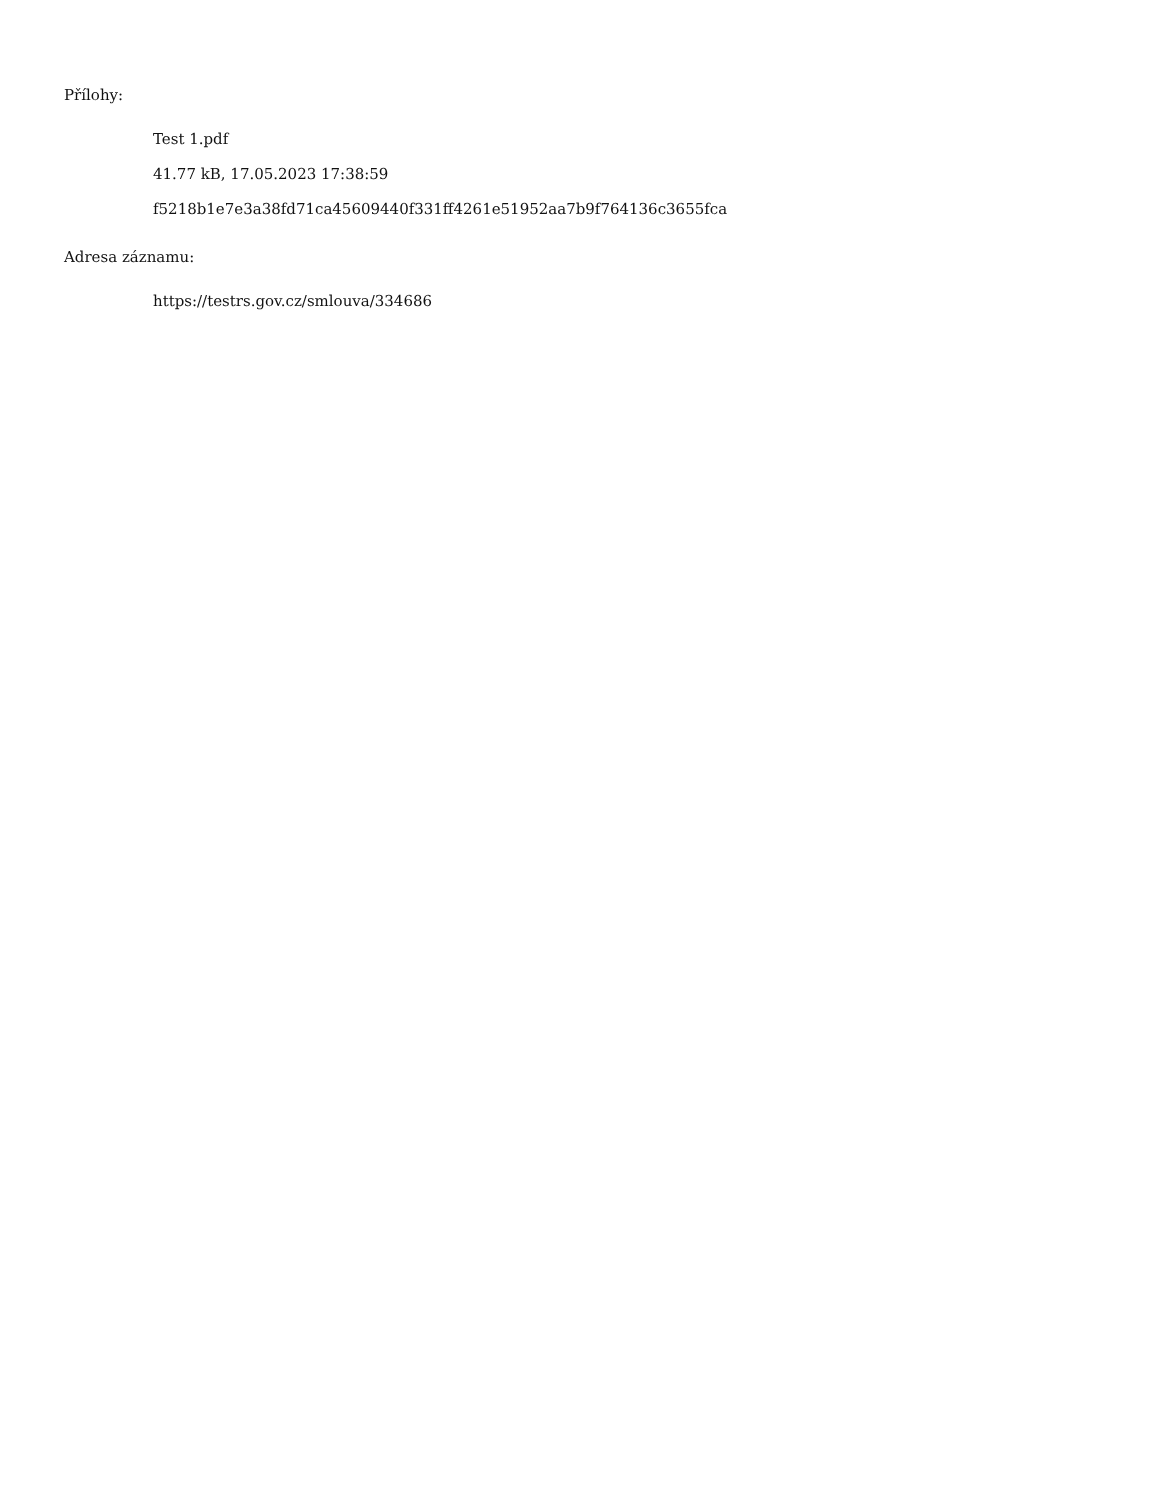Přílohy:
Test 1.pdf
41.77 kB, 17.05.2023 17:38:59
f5218b1e7e3a38fd71ca45609440f331ff4261e51952aa7b9f764136c3655fca
Adresa záznamu:
https://testrs.gov.cz/smlouva/334686